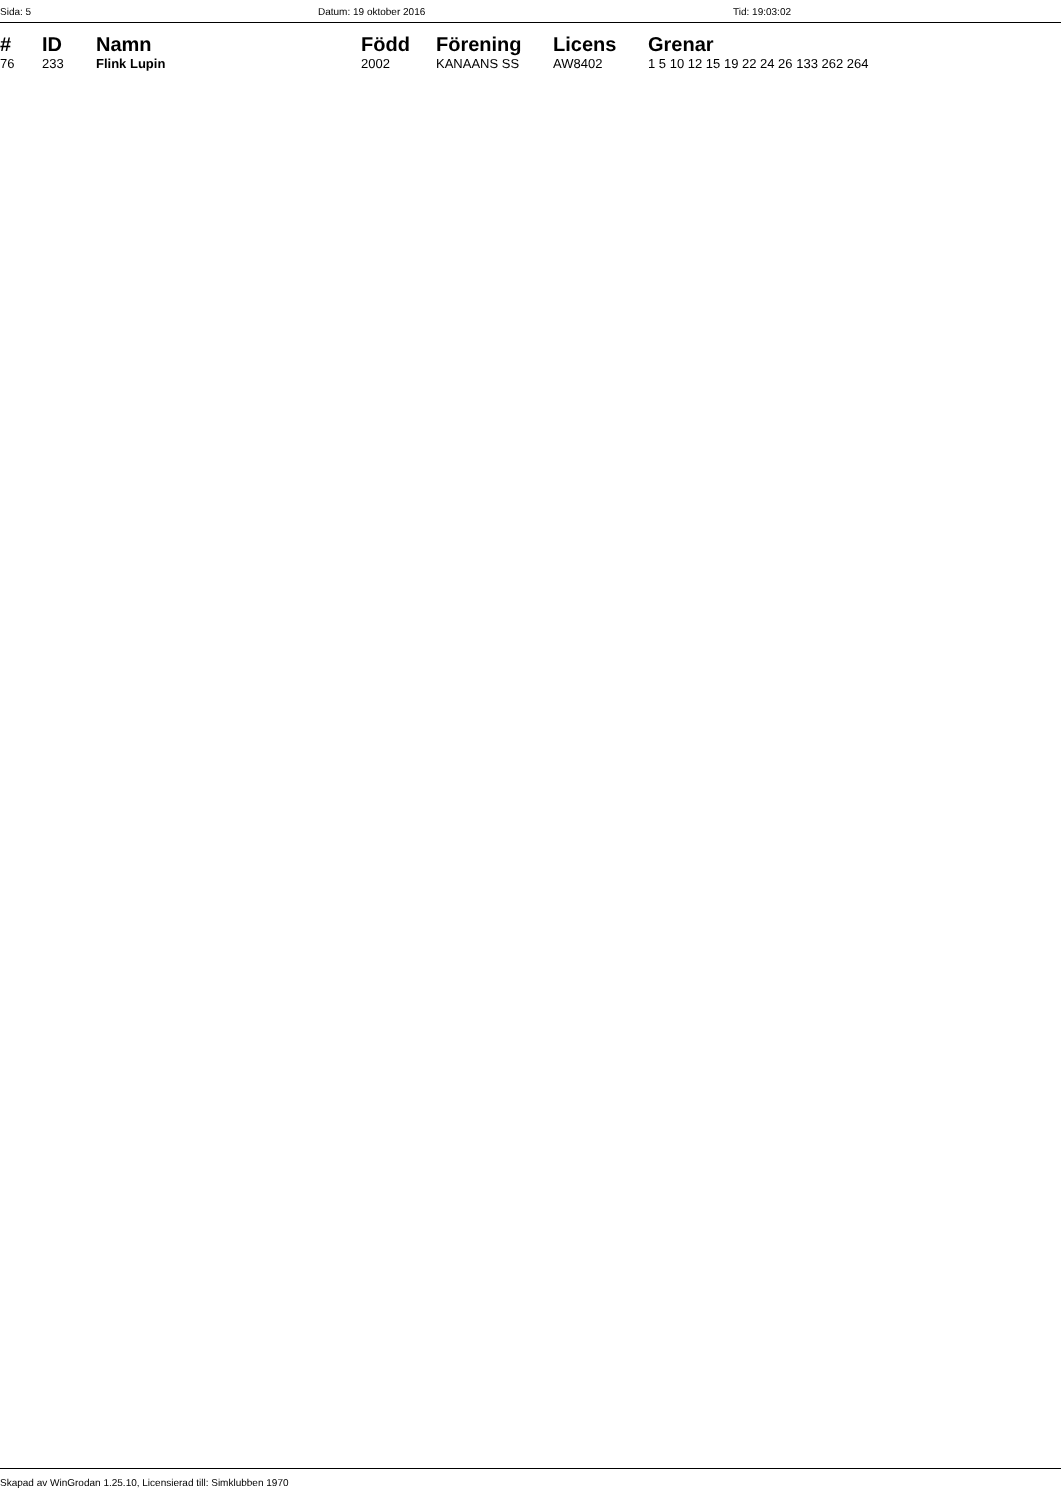Sida: 5 Datum: 19 oktober 2016 Tid: 19:03:02
| # | ID | Namn | Född | Förening | Licens | Grenar |
| --- | --- | --- | --- | --- | --- | --- |
| 76 | 233 | Flink Lupin | 2002 | KANAANS SS | AW8402 | 1 5 10 12 15 19 22 24 26 133 262 264 |
Skapad av WinGrodan 1.25.10, Licensierad till: Simklubben 1970